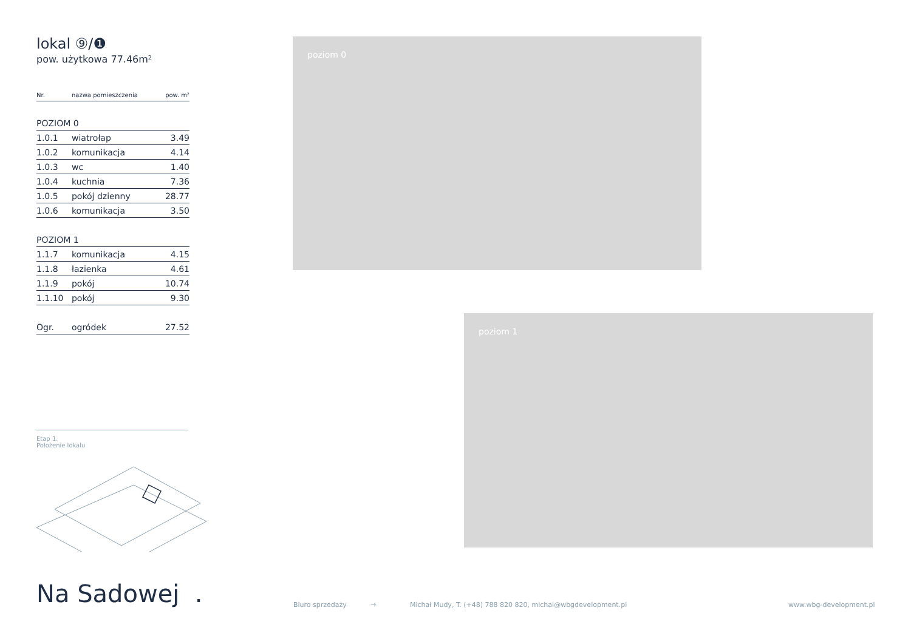lokal ⑨/❶
pow. użytkowa 77.46m²
| Nr. | nazwa pomieszczenia | pow. m² |
| --- | --- | --- |
| POZIOM 0 | | |
| 1.0.1 | wiatrołap | 3.49 |
| 1.0.2 | komunikacja | 4.14 |
| 1.0.3 | wc | 1.40 |
| 1.0.4 | kuchnia | 7.36 |
| 1.0.5 | pokój dzienny | 28.77 |
| 1.0.6 | komunikacja | 3.50 |
| POZIOM 1 | | |
| 1.1.7 | komunikacja | 4.15 |
| 1.1.8 | łazienka | 4.61 |
| 1.1.9 | pokój | 10.74 |
| 1.1.10 | pokój | 9.30 |
| Ogr. | ogródek | 27.52 |
Etap 1.
Położenie lokalu
Na Sadowej .
poziom 0
poziom 1
Biuro sprzedaży →
Michał Mudy, T. (+48) 788 820 820, michal@wbgdevelopment.pl
www.wbg-development.pl